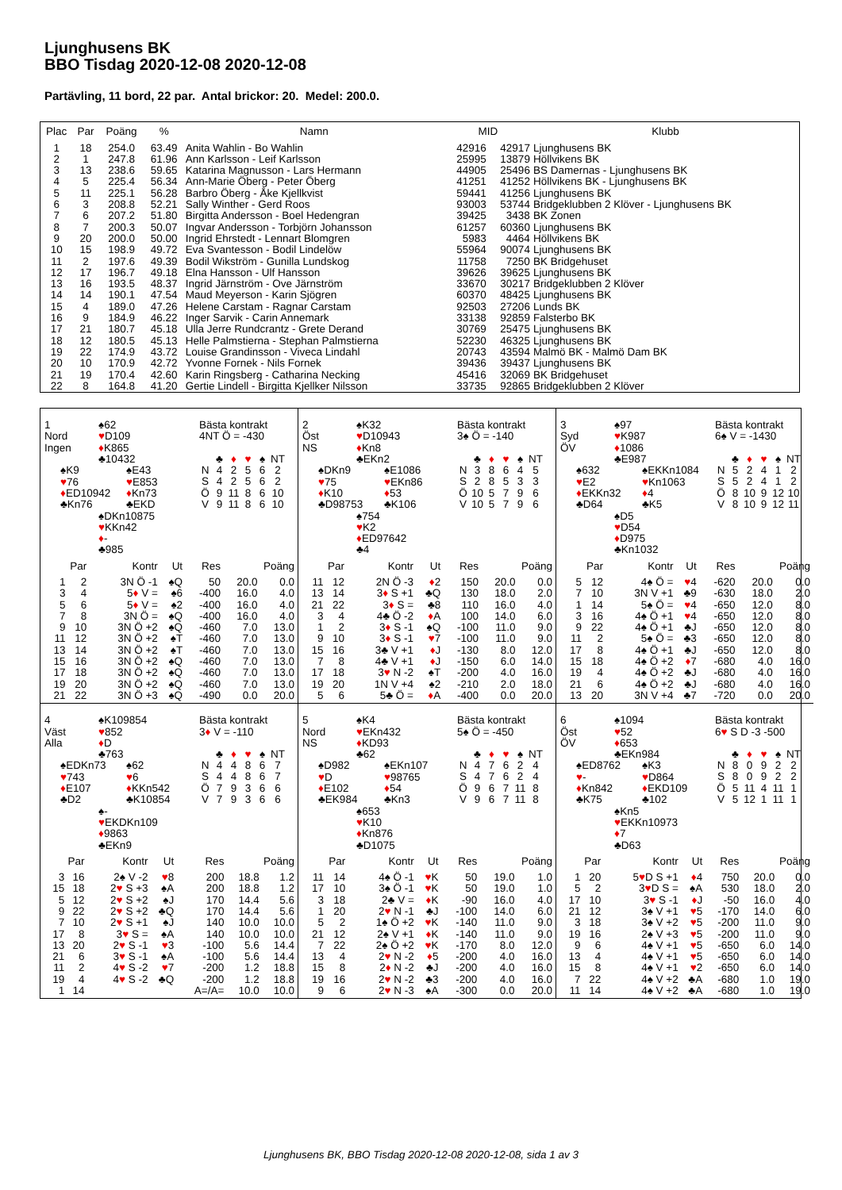Ljunghusens BK
BBO Tisdag 2020-12-08 2020-12-08
Partävling, 11 bord, 22 par. Antal brickor: 20. Medel: 200.0.
| Plac | Par | Poäng | % | Namn | MID | | Klubb |
| --- | --- | --- | --- | --- | --- | --- | --- |
| 1 | 18 | 254.0 | 63.49 | Anita Wahlin - Bo Wahlin | 42916 | 42917 | Ljunghusens BK |
| 2 | 1 | 247.8 | 61.96 | Ann Karlsson - Leif Karlsson | 25995 | 13879 | Höllvikens BK |
| 3 | 13 | 238.6 | 59.65 | Katarina Magnusson - Lars Hermann | 44905 | 25496 | BS Damernas - Ljunghusens BK |
| 4 | 5 | 225.4 | 56.34 | Ann-Marie Öberg - Peter Öberg | 41251 | 41252 | Höllvikens BK - Ljunghusens BK |
| 5 | 11 | 225.1 | 56.28 | Barbro Öberg - Åke Kjellkvist | 59441 | 41256 | Ljunghusens BK |
| 6 | 3 | 208.8 | 52.21 | Sally Winther - Gerd Roos | 93003 | 53744 | Bridgeklubben 2 Klöver - Ljunghusens BK |
| 7 | 6 | 207.2 | 51.80 | Birgitta Andersson - Boel Hedengran | 39425 | 3438 | BK Zonen |
| 8 | 7 | 200.3 | 50.07 | Ingvar Andersson - Torbjörn Johansson | 61257 | 60360 | Ljunghusens BK |
| 9 | 20 | 200.0 | 50.00 | Ingrid Ehrstedt - Lennart Blomgren | 5983 | 4464 | Höllvikens BK |
| 10 | 15 | 198.9 | 49.72 | Eva Svantesson - Bodil Lindelöw | 55964 | 90074 | Ljunghusens BK |
| 11 | 2 | 197.6 | 49.39 | Bodil Wikström - Gunilla Lundskog | 11758 | 7250 | BK Bridgehuset |
| 12 | 17 | 196.7 | 49.18 | Elna Hansson - Ulf Hansson | 39626 | 39625 | Ljunghusens BK |
| 13 | 16 | 193.5 | 48.37 | Ingrid Järnström - Ove Järnström | 33670 | 30217 | Bridgeklubben 2 Klöver |
| 14 | 14 | 190.1 | 47.54 | Maud Meyerson - Karin Sjögren | 60370 | 48425 | Ljunghusens BK |
| 15 | 4 | 189.0 | 47.26 | Helene Carstam - Ragnar Carstam | 92503 | 27206 | Lunds BK |
| 16 | 9 | 184.9 | 46.22 | Inger Sarvik - Carin Annemark | 33138 | 92859 | Falsterbo BK |
| 17 | 21 | 180.7 | 45.18 | Ulla Jerre Rundcrantz - Grete Derand | 30769 | 25475 | Ljunghusens BK |
| 18 | 12 | 180.5 | 45.13 | Helle Palmstierna - Stephan Palmstierna | 52230 | 46325 | Ljunghusens BK |
| 19 | 22 | 174.9 | 43.72 | Louise Grandinsson - Viveca Lindahl | 20743 | 43594 | Malmö BK - Malmö Dam BK |
| 20 | 10 | 170.9 | 42.72 | Yvonne Fornek - Nils Fornek | 39436 | 39437 | Ljunghusens BK |
| 21 | 19 | 170.4 | 42.60 | Karin Ringsberg - Catharina Necking | 45416 | 32069 | BK Bridgehuset |
| 22 | 8 | 164.8 | 41.20 | Gertie Lindell - Birgitta Kjellker Nilsson | 33735 | 92865 | Bridgeklubben 2 Klöver |
1
Nord
Ingen
♠62
♥D109
♦K865
♣10432
♠K9
♥76
♦ED10942
♣Kn76
♠E43
♥E853
♦Kn73
♣EKD
♠DKn10875
♥KKn42
♦-
♣985
Bästa kontrakt
4NT Ö = -430
| | ♣ | ♦ | ♥ | ♠ | NT |
| N | 4 | 2 | 5 | 6 | 2 |
| S | 4 | 2 | 5 | 6 | 2 |
| Ö | 9 | 11 | 8 | 6 | 10 |
| V | 9 | 11 | 8 | 6 | 10 |
| Par | | Kontr | Ut | Res | Poäng | |
| --- | --- | --- | --- | --- | --- | --- |
| 1 | 2 | 3N Ö -1 | ♠Q | 50 | 20.0 | 0.0 |
| 3 | 4 | 5 ♦ V = | ♠6 | -400 | 16.0 | 4.0 |
| 5 | 6 | 5 ♦ V = | ♠2 | -400 | 16.0 | 4.0 |
| 7 | 8 | 3N Ö = | ♠Q | -400 | 16.0 | 4.0 |
| 9 | 10 | 3N Ö +2 | ♠Q | -460 | 7.0 | 13.0 |
| 11 | 12 | 3N Ö +2 | ♠T | -460 | 7.0 | 13.0 |
| 13 | 14 | 3N Ö +2 | ♠T | -460 | 7.0 | 13.0 |
| 15 | 16 | 3N Ö +2 | ♠Q | -460 | 7.0 | 13.0 |
| 17 | 18 | 3N Ö +2 | ♠Q | -460 | 7.0 | 13.0 |
| 19 | 20 | 3N Ö +2 | ♠Q | -460 | 7.0 | 13.0 |
| 21 | 22 | 3N Ö +3 | ♠Q | -490 | 0.0 | 20.0 |
2
Öst
NS
♠K32
♥D10943
♦Kn8
♣EKn2
♠DKn9
♥75
♦K10
♣D98753
♠E1086
♥EKn86
♦53
♣K106
♠754
♥K2
♦ED97642
♣4
Bästa kontrakt
3♠ Ö = -140
| | ♣ | ♦ | ♥ | ♠ | NT |
| N | 3 | 8 | 6 | 4 | 5 |
| S | 2 | 8 | 5 | 3 | 3 |
| Ö | 10 | 5 | 7 | 9 | 6 |
| V | 10 | 5 | 7 | 9 | 6 |
| Par | | Kontr | Ut | Res | Poäng | |
| --- | --- | --- | --- | --- | --- | --- |
| 11 | 12 | 2N Ö -3 | ♦ 2 | 150 | 20.0 | 0.0 |
| 13 | 14 | 3 ♦ S +1 | ♣Q | 130 | 18.0 | 2.0 |
| 21 | 22 | 3 ♦ S = | ♣8 | 110 | 16.0 | 4.0 |
| 3 | 4 | 4♣ Ö -2 | ♦ A | 100 | 14.0 | 6.0 |
| 1 | 2 | 3 ♦ S -1 | ♠Q | -100 | 11.0 | 9.0 |
| 9 | 10 | 3 ♦ S -1 | ♥ 7 | -100 | 11.0 | 9.0 |
| 15 | 16 | 3♣ V +1 | ♦ J | -130 | 8.0 | 12.0 |
| 7 | 8 | 4♣ V +1 | ♦ J | -150 | 6.0 | 14.0 |
| 17 | 18 | 3 ♥ N -2 | ♠T | -200 | 4.0 | 16.0 |
| 19 | 20 | 1N V +4 | ♠2 | -210 | 2.0 | 18.0 |
| 5 | 6 | 5♣ Ö = | ♦ A | -400 | 0.0 | 20.0 |
3
Syd
ÖV
♠97
♥K987
♦1086
♣E987
♠632
♥E2
♦EKKn32
♣D64
♠EKKn1084
♥Kn1063
♦4
♣K5
♠D5
♥D54
♦D975
♣Kn1032
Bästa kontrakt
6♠ V = -1430
| | ♣ | ♦ | ♥ | ♠ | NT |
| N | 5 | 2 | 4 | 1 | 2 |
| S | 5 | 2 | 4 | 1 | 2 |
| Ö | 8 | 10 | 9 | 12 | 10 |
| V | 8 | 10 | 9 | 12 | 11 |
| Par | | Kontr | Ut | Res | Poäng | |
| --- | --- | --- | --- | --- | --- | --- |
| 5 | 12 | 4♠ Ö = | ♥ 4 | -620 | 20.0 | 0.0 |
| 7 | 10 | 3N V +1 | ♣9 | -630 | 18.0 | 2.0 |
| 1 | 14 | 5♠ Ö = | ♥ 4 | -650 | 12.0 | 8.0 |
| 3 | 16 | 4♠ Ö +1 | ♥ 4 | -650 | 12.0 | 8.0 |
| 9 | 22 | 4♠ Ö +1 | ♣J | -650 | 12.0 | 8.0 |
| 11 | 2 | 5♠ Ö = | ♣3 | -650 | 12.0 | 8.0 |
| 17 | 8 | 4♠ Ö +1 | ♣J | -650 | 12.0 | 8.0 |
| 15 | 18 | 4♠ Ö +2 | ♦ 7 | -680 | 4.0 | 16.0 |
| 19 | 4 | 4♠ Ö +2 | ♣J | -680 | 4.0 | 16.0 |
| 21 | 6 | 4♠ Ö +2 | ♣J | -680 | 4.0 | 16.0 |
| 13 | 20 | 3N V +4 | ♣7 | -720 | 0.0 | 20.0 |
4
Väst
Alla
♠K109854
♥852
♦D
♣763
♠EDKn73
♥743
♦E107
♣D2
♠62
♥6
♦KKn542
♣K10854
♠-
♥EKDKn109
♦9863
♣EKn9
Bästa kontrakt
3♦ V = -110
| | ♣ | ♦ | ♥ | ♠ | NT |
| N | 4 | 4 | 8 | 6 | 7 |
| S | 4 | 4 | 8 | 6 | 7 |
| Ö | 7 | 9 | 3 | 6 | 6 |
| V | 7 | 9 | 3 | 6 | 6 |
| Par | | Kontr | Ut | Res | Poäng | |
| --- | --- | --- | --- | --- | --- | --- |
| 3 | 16 | 2♠ V -2 | ♥ 8 | 200 | 18.8 | 1.2 |
| 15 | 18 | 2 ♥ S +3 | ♠A | 200 | 18.8 | 1.2 |
| 5 | 12 | 2 ♥ S +2 | ♠J | 170 | 14.4 | 5.6 |
| 9 | 22 | 2 ♥ S +2 | ♣Q | 170 | 14.4 | 5.6 |
| 7 | 10 | 2 ♥ S +1 | ♠J | 140 | 10.0 | 10.0 |
| 17 | 8 | 3 ♥ S = | ♠A | 140 | 10.0 | 10.0 |
| 13 | 20 | 2 ♥ S -1 | ♥ 3 | -100 | 5.6 | 14.4 |
| 21 | 6 | 3 ♥ S -1 | ♠A | -100 | 5.6 | 14.4 |
| 11 | 2 | 4 ♥ S -2 | ♥ 7 | -200 | 1.2 | 18.8 |
| 19 | 4 | 4 ♥ S -2 | ♣Q | -200 | 1.2 | 18.8 |
| 1 | 14 | | | A=/A= | 10.0 | 10.0 |
5
Nord
NS
♠K4
♥EKn432
♦KD93
♣62
♠D982
♥D
♦E102
♣EK984
♠EKn107
♥98765
♦54
♣Kn3
♠653
♥K10
♦Kn876
♣D1075
Bästa kontrakt
5♠ Ö = -450
| | ♣ | ♦ | ♥ | ♠ | NT |
| N | 4 | 7 | 6 | 2 | 4 |
| S | 4 | 7 | 6 | 2 | 4 |
| Ö | 9 | 6 | 7 | 11 | 8 |
| V | 9 | 6 | 7 | 11 | 8 |
| Par | | Kontr | Ut | Res | Poäng | |
| --- | --- | --- | --- | --- | --- | --- |
| 11 | 14 | 4♠ Ö -1 | ♥ K | 50 | 19.0 | 1.0 |
| 17 | 10 | 3♠ Ö -1 | ♥ K | 50 | 19.0 | 1.0 |
| 3 | 18 | 2♣ V = | ♦ K | -90 | 16.0 | 4.0 |
| 1 | 20 | 2 ♥ N -1 | ♣J | -100 | 14.0 | 6.0 |
| 5 | 2 | 1♠ Ö +2 | ♥ K | -140 | 11.0 | 9.0 |
| 21 | 12 | 2♠ V +1 | ♦ K | -140 | 11.0 | 9.0 |
| 7 | 22 | 2♠ Ö +2 | ♥ K | -170 | 8.0 | 12.0 |
| 13 | 4 | 2 ♥ N -2 | ♦ 5 | -200 | 4.0 | 16.0 |
| 15 | 8 | 2 ♦ N -2 | ♣J | -200 | 4.0 | 16.0 |
| 19 | 16 | 2 ♥ N -2 | ♣3 | -200 | 4.0 | 16.0 |
| 9 | 6 | 2 ♥ N -3 | ♠A | -300 | 0.0 | 20.0 |
6
Öst
ÖV
♠1094
♥52
♦653
♣EKn984
♠ED8762
♥-
♦Kn842
♣K75
♠K3
♥D864
♦EKD109
♣102
♠Kn5
♥EKKn10973
♦7
♣D63
Bästa kontrakt
6♥ S D -3 -500
| | ♣ | ♦ | ♥ | ♠ | NT |
| N | 8 | 0 | 9 | 2 | 2 |
| S | 8 | 0 | 9 | 2 | 2 |
| Ö | 5 | 11 | 4 | 11 | 1 |
| V | 5 | 12 | 1 | 11 | 1 |
| Par | | Kontr | Ut | Res | Poäng | |
| --- | --- | --- | --- | --- | --- | --- |
| 1 | 20 | 5 ♥ D S +1 | ♦ 4 | 750 | 20.0 | 0.0 |
| 5 | 2 | 3 ♥ D S = | ♠A | 530 | 18.0 | 2.0 |
| 17 | 10 | 3 ♥ S -1 | ♦ J | -50 | 16.0 | 4.0 |
| 21 | 12 | 3♠ V +1 | ♥ 5 | -170 | 14.0 | 6.0 |
| 3 | 18 | 3♠ V +2 | ♥ 5 | -200 | 11.0 | 9.0 |
| 19 | 16 | 2♠ V +3 | ♥ 5 | -200 | 11.0 | 9.0 |
| 9 | 6 | 4♠ V +1 | ♥ 5 | -650 | 6.0 | 14.0 |
| 13 | 4 | 4♠ V +1 | ♥ 5 | -650 | 6.0 | 14.0 |
| 15 | 8 | 4♠ V +1 | ♥ 2 | -650 | 6.0 | 14.0 |
| 7 | 22 | 4♠ V +2 | ♣A | -680 | 1.0 | 19.0 |
| 11 | 14 | 4♠ V +2 | ♣A | -680 | 1.0 | 19.0 |
Ljunghusens BK, BBO Tisdag 2020-12-08 2020-12-08, sida 1 av 3